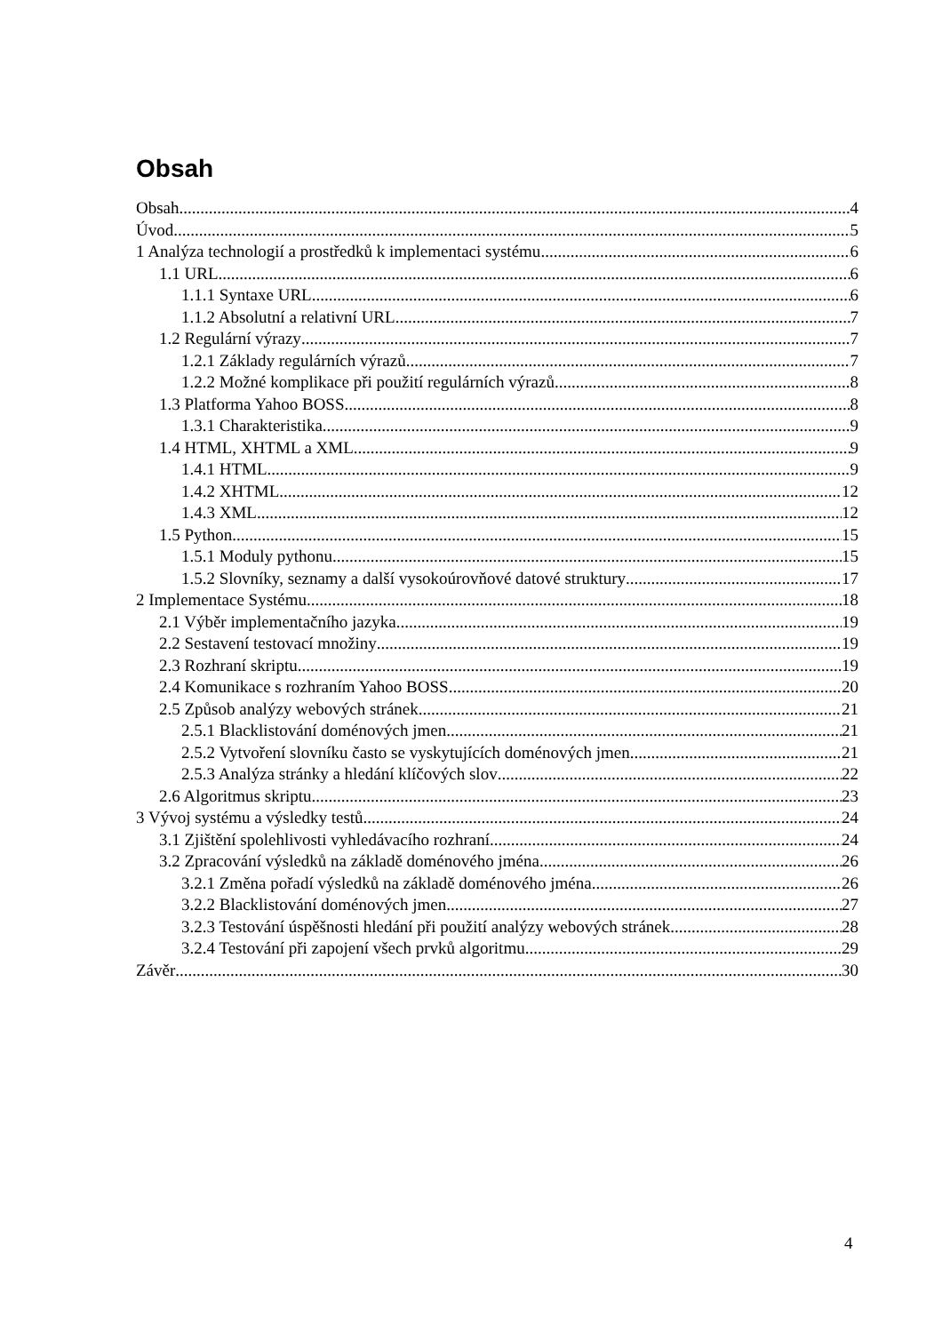Obsah
Obsah 4
Úvod 5
1 Analýza technologií a prostředků k implementaci systému 6
1.1 URL 6
1.1.1 Syntaxe URL 6
1.1.2 Absolutní a relativní URL 7
1.2 Regulární výrazy 7
1.2.1 Základy regulárních výrazů 7
1.2.2 Možné komplikace při použití regulárních výrazů 8
1.3 Platforma Yahoo BOSS 8
1.3.1 Charakteristika 9
1.4 HTML, XHTML a XML 9
1.4.1 HTML 9
1.4.2 XHTML 12
1.4.3 XML 12
1.5 Python 15
1.5.1 Moduly pythonu 15
1.5.2 Slovníky, seznamy a další vysokoúrovňové datové struktury 17
2 Implementace Systému 18
2.1 Výběr implementačního jazyka 19
2.2 Sestavení testovací množiny 19
2.3 Rozhraní skriptu 19
2.4 Komunikace s rozhraním Yahoo BOSS 20
2.5 Způsob analýzy webových stránek 21
2.5.1 Blacklistování doménových jmen 21
2.5.2 Vytvoření slovníku často se vyskytujících doménových jmen 21
2.5.3 Analýza stránky a hledání klíčových slov 22
2.6 Algoritmus skriptu 23
3 Vývoj systému a výsledky testů 24
3.1 Zjištění spolehlivosti vyhledávacího rozhraní 24
3.2 Zpracování výsledků na základě doménového jména 26
3.2.1 Změna pořadí výsledků na základě doménového jména 26
3.2.2 Blacklistování doménových jmen 27
3.2.3 Testování úspěšnosti hledání při použití analýzy webových stránek 28
3.2.4 Testování při zapojení všech prvků algoritmu 29
Závěr 30
4